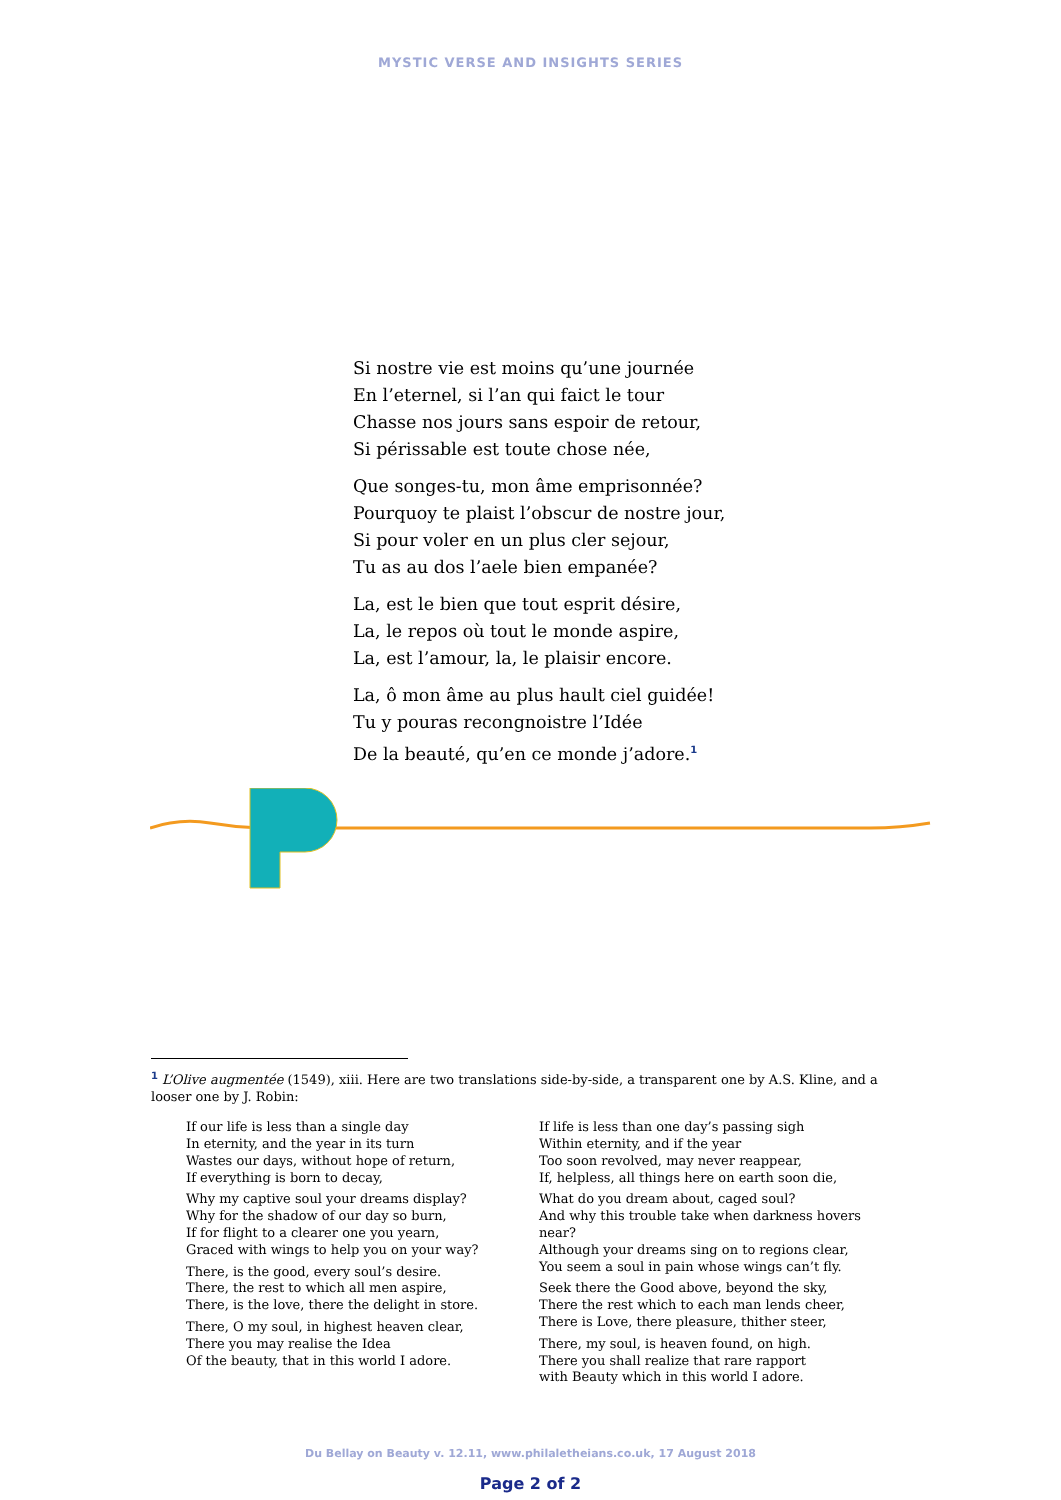MYSTIC VERSE AND INSIGHTS SERIES
Si nostre vie est moins qu’une journée
En l’eternel, si l’an qui faict le tour
Chasse nos jours sans espoir de retour,
Si périssable est toute chose née,
Que songes-tu, mon âme emprisonnée?
Pourquoy te plaist l’obscur de nostre jour,
Si pour voler en un plus cler sejour,
Tu as au dos l’aele bien empanée?
La, est le bien que tout esprit désire,
La, le repos où tout le monde aspire,
La, est l’amour, la, le plaisir encore.
La, ô mon âme au plus hault ciel guidée!
Tu y pouras recongnoistre l’Idée
De la beauté, qu’en ce monde j’adore.<sup>1</sup>
<sup>1</sup> L’Olive augmentée (1549), xiii. Here are two translations side-by-side, a transparent one by A.S. Kline, and a looser one by J. Robin:
If our life is less than a single day
In eternity, and the year in its turn
Wastes our days, without hope of return,
If everything is born to decay,
Why my captive soul your dreams display?
Why for the shadow of our day so burn,
If for flight to a clearer one you yearn,
Graced with wings to help you on your way?
There, is the good, every soul’s desire.
There, the rest to which all men aspire,
There, is the love, there the delight in store.
There, O my soul, in highest heaven clear,
There you may realise the Idea
Of the beauty, that in this world I adore.
If life is less than one day’s passing sigh
Within eternity, and if the year
Too soon revolved, may never reappear,
If, helpless, all things here on earth soon die,
What do you dream about, caged soul?
And why this trouble take when darkness hovers near?
Although your dreams sing on to regions clear,
You seem a soul in pain whose wings can’t fly.
Seek there the Good above, beyond the sky,
There the rest which to each man lends cheer,
There is Love, there pleasure, thither steer,
There, my soul, is heaven found, on high.
There you shall realize that rare rapport
with Beauty which in this world I adore.
Du Bellay on Beauty v. 12.11, www.philaletheians.co.uk, 17 August 2018
Page 2 of 2